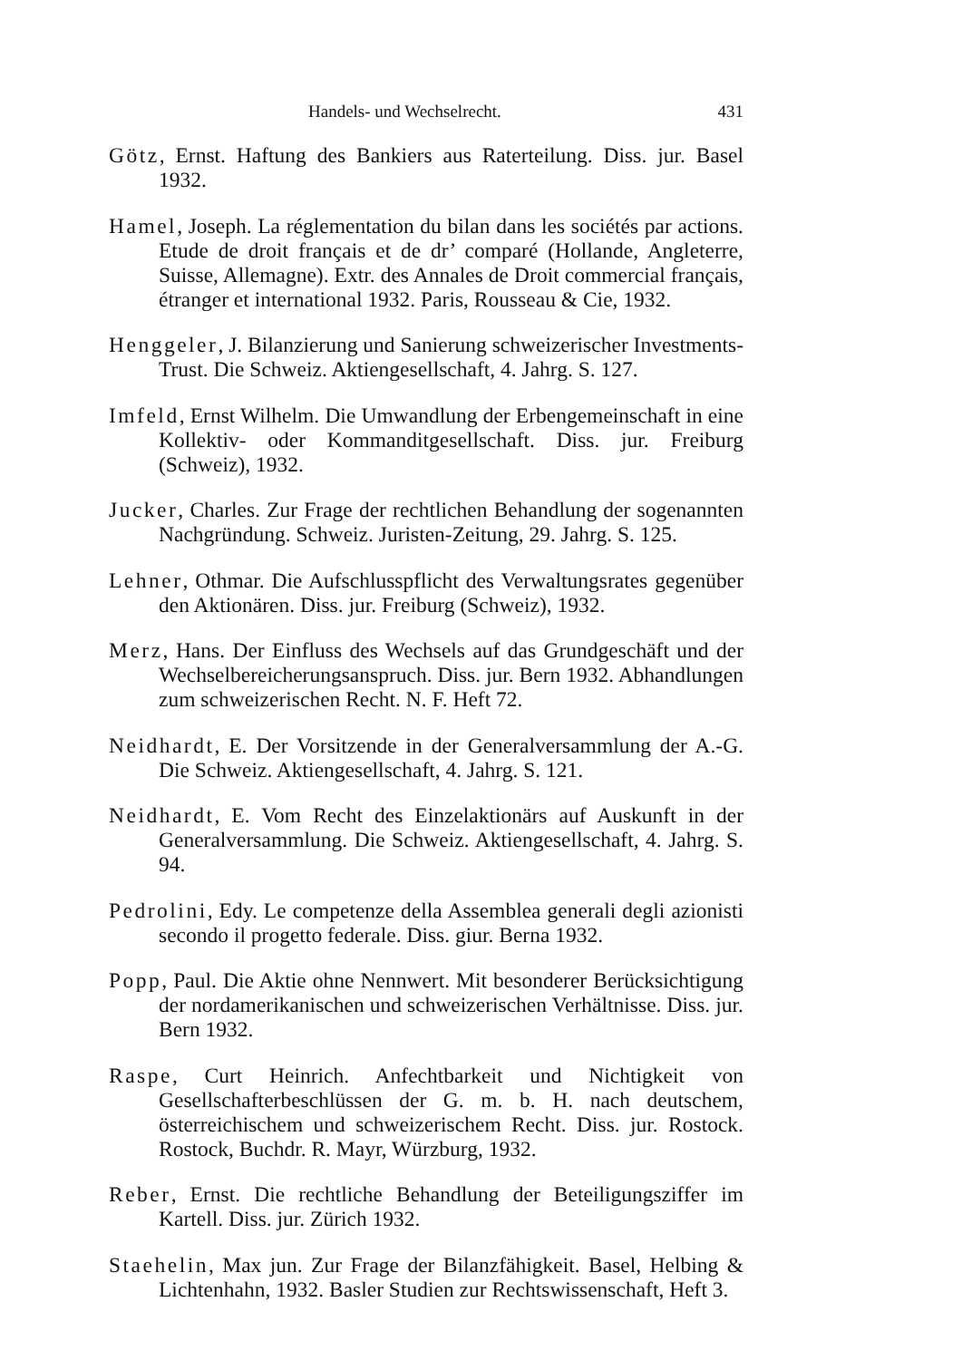Handels- und Wechselrecht. 431
Götz, Ernst. Haftung des Bankiers aus Raterteilung. Diss. jur. Basel 1932.
Hamel, Joseph. La réglementation du bilan dans les sociétés par actions. Etude de droit français et de dr’ comparé (Hollande, Angleterre, Suisse, Allemagne). Extr. des Annales de Droit commercial français, étranger et international 1932. Paris, Rousseau & Cie, 1932.
Henggeler, J. Bilanzierung und Sanierung schweizerischer Investments-Trust. Die Schweiz. Aktiengesellschaft, 4. Jahrg. S. 127.
Imfeld, Ernst Wilhelm. Die Umwandlung der Erbengemeinschaft in eine Kollektiv- oder Kommanditgesellschaft. Diss. jur. Freiburg (Schweiz), 1932.
Jucker, Charles. Zur Frage der rechtlichen Behandlung der sogenannten Nachgründung. Schweiz. Juristen-Zeitung, 29. Jahrg. S. 125.
Lehner, Othmar. Die Aufschlusspflicht des Verwaltungsrates gegenüber den Aktionären. Diss. jur. Freiburg (Schweiz), 1932.
Merz, Hans. Der Einfluss des Wechsels auf das Grundgeschäft und der Wechselbereicherungsanspruch. Diss. jur. Bern 1932. Abhandlungen zum schweizerischen Recht. N. F. Heft 72.
Neidhardt, E. Der Vorsitzende in der Generalversammlung der A.-G. Die Schweiz. Aktiengesellschaft, 4. Jahrg. S. 121.
Neidhardt, E. Vom Recht des Einzelaktionärs auf Auskunft in der Generalversammlung. Die Schweiz. Aktiengesellschaft, 4. Jahrg. S. 94.
Pedrolini, Edy. Le competenze della Assemblea generali degli azionisti secondo il progetto federale. Diss. giur. Berna 1932.
Popp, Paul. Die Aktie ohne Nennwert. Mit besonderer Berücksichtigung der nordamerikanischen und schweizerischen Verhältnisse. Diss. jur. Bern 1932.
Raspe, Curt Heinrich. Anfechtbarkeit und Nichtigkeit von Gesellschafterbeschlüssen der G. m. b. H. nach deutschem, österreichischem und schweizerischem Recht. Diss. jur. Rostock. Rostock, Buchdr. R. Mayr, Würzburg, 1932.
Reber, Ernst. Die rechtliche Behandlung der Beteiligungsziffer im Kartell. Diss. jur. Zürich 1932.
Staehelin, Max jun. Zur Frage der Bilanzfähigkeit. Basel, Helbing & Lichtenhahn, 1932. Basler Studien zur Rechtswissenschaft, Heft 3.